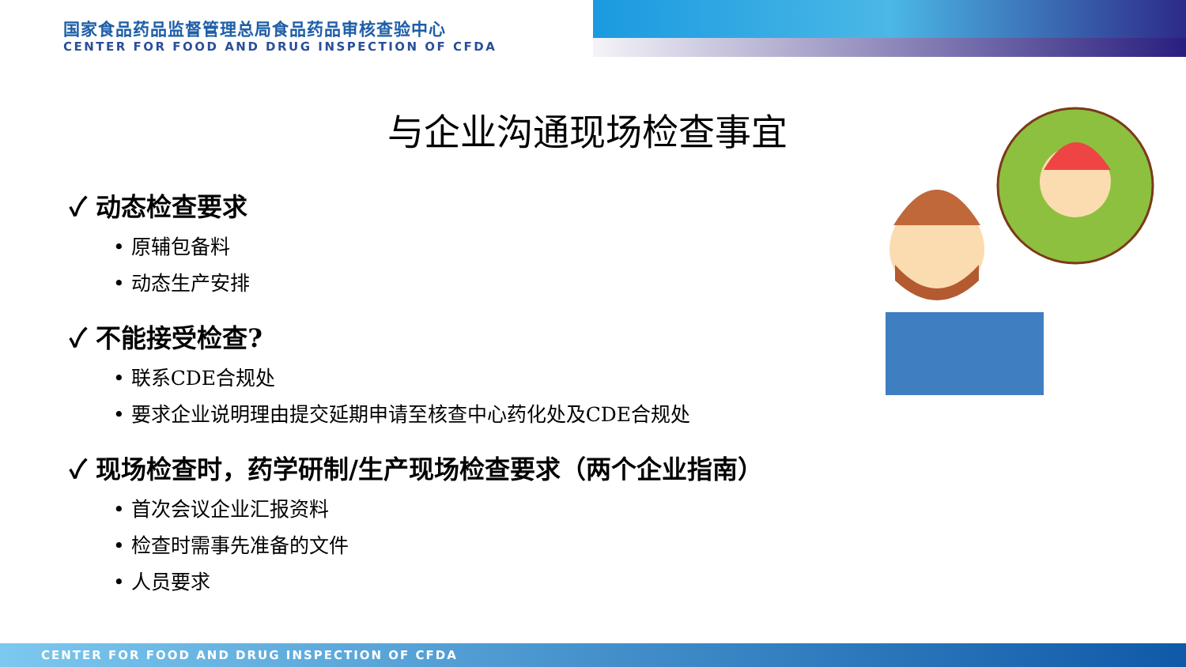国家食品药品监督管理总局食品药品审核查验中心
CENTER FOR FOOD AND DRUG INSPECTION OF CFDA
与企业沟通现场检查事宜
✓ 动态检查要求
• 原辅包备料
• 动态生产安排
✓ 不能接受检查?
• 联系CDE合规处
• 要求企业说明理由提交延期申请至核查中心药化处及CDE合规处
✓ 现场检查时，药学研制/生产现场检查要求（两个企业指南）
• 首次会议企业汇报资料
• 检查时需事先准备的文件
• 人员要求
CENTER FOR FOOD AND DRUG INSPECTION OF CFDA